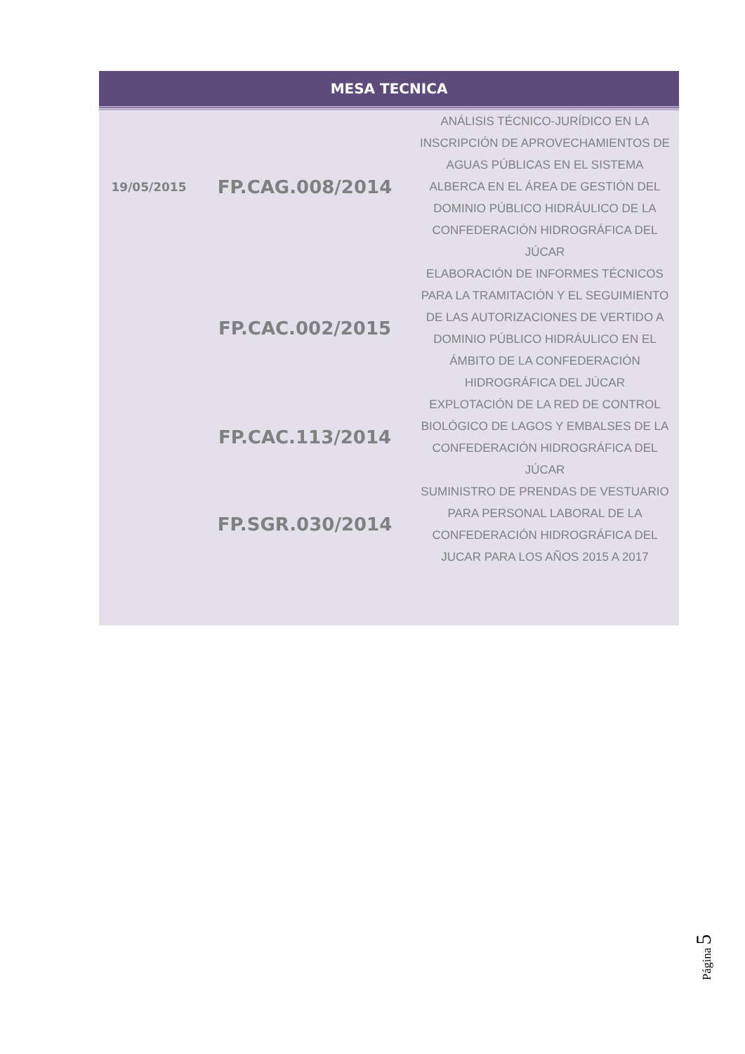| MESA TECNICA | | |
| --- | --- | --- |
| 19/05/2015 | FP.CAG.008/2014 | ANÁLISIS TÉCNICO-JURÍDICO EN LA INSCRIPCIÓN DE APROVECHAMIENTOS DE AGUAS PÚBLICAS EN EL SISTEMA ALBERCA EN EL ÁREA DE GESTIÓN DEL DOMINIO PÚBLICO HIDRÁULICO DE LA CONFEDERACIÓN HIDROGRÁFICA DEL JÚCAR |
| | FP.CAC.002/2015 | ELABORACIÓN DE INFORMES TÉCNICOS PARA LA TRAMITACIÓN Y EL SEGUIMIENTO DE LAS AUTORIZACIONES DE VERTIDO A DOMINIO PÚBLICO HIDRÁULICO EN EL ÁMBITO DE LA CONFEDERACIÓN HIDROGRÁFICA DEL JÚCAR |
| | FP.CAC.113/2014 | EXPLOTACIÓN DE LA RED DE CONTROL BIOLÓGICO DE LAGOS Y EMBALSES DE LA CONFEDERACIÓN HIDROGRÁFICA DEL JÚCAR |
| | FP.SGR.030/2014 | SUMINISTRO DE PRENDAS DE VESTUARIO PARA PERSONAL LABORAL DE LA CONFEDERACIÓN HIDROGRÁFICA DEL JUCAR PARA LOS AÑOS 2015 A 2017 |
Página 5